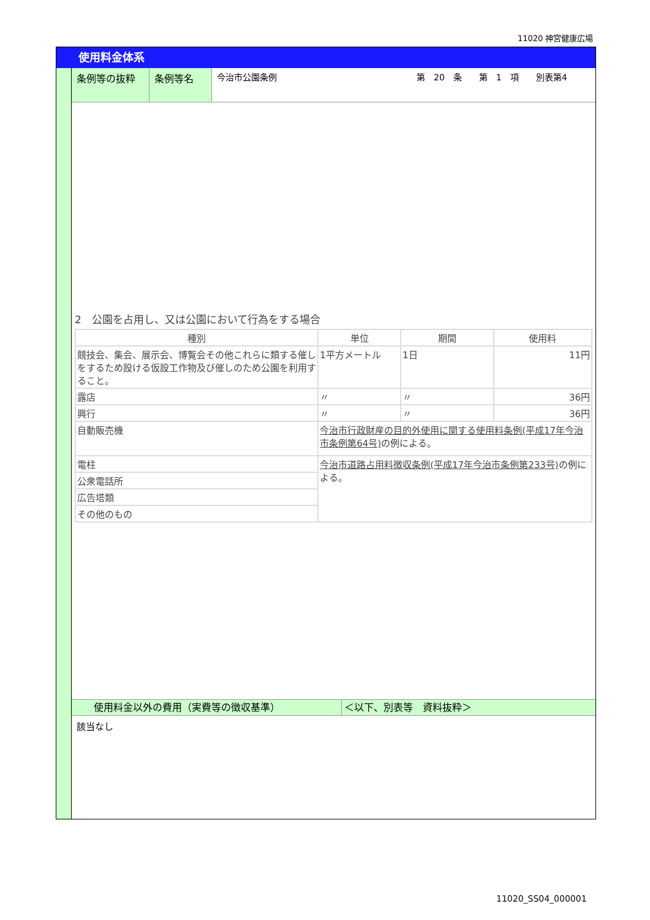11020 神宮健康広場
使用料金体系
条例等の抜粋 条例等名 今治市公園条例 第　20　条　　第　1　項　　別表第4
2　公園を占用し、又は公園において行為をする場合
| 種別 | 単位 | 期間 | 使用料 |
| --- | --- | --- | --- |
| 競技会、集会、展示会、博覧会その他これらに類する催しをするため設ける仮設工作物及び催しのため公園を利用すること。 | 1平方メートル | 1日 | 11円 |
| 露店 | 〃 | 〃 | 36円 |
| 興行 | 〃 | 〃 | 36円 |
| 自動販売機 | 今治市行政財産の目的外使用に関する使用料条例(平成17年今治市条例第64号) の例による。 | | |
| 電柱 | 今治市道路占用料徴収条例(平成17年今治市条例第233号) の例による。 | | |
| 公衆電話所 | | | |
| 広告塔類 | | | |
| その他のもの | | | |
使用料金以外の費用（実費等の徴収基準） ＜以下、別表等　資料抜粋＞
該当なし
11020_SS04_000001